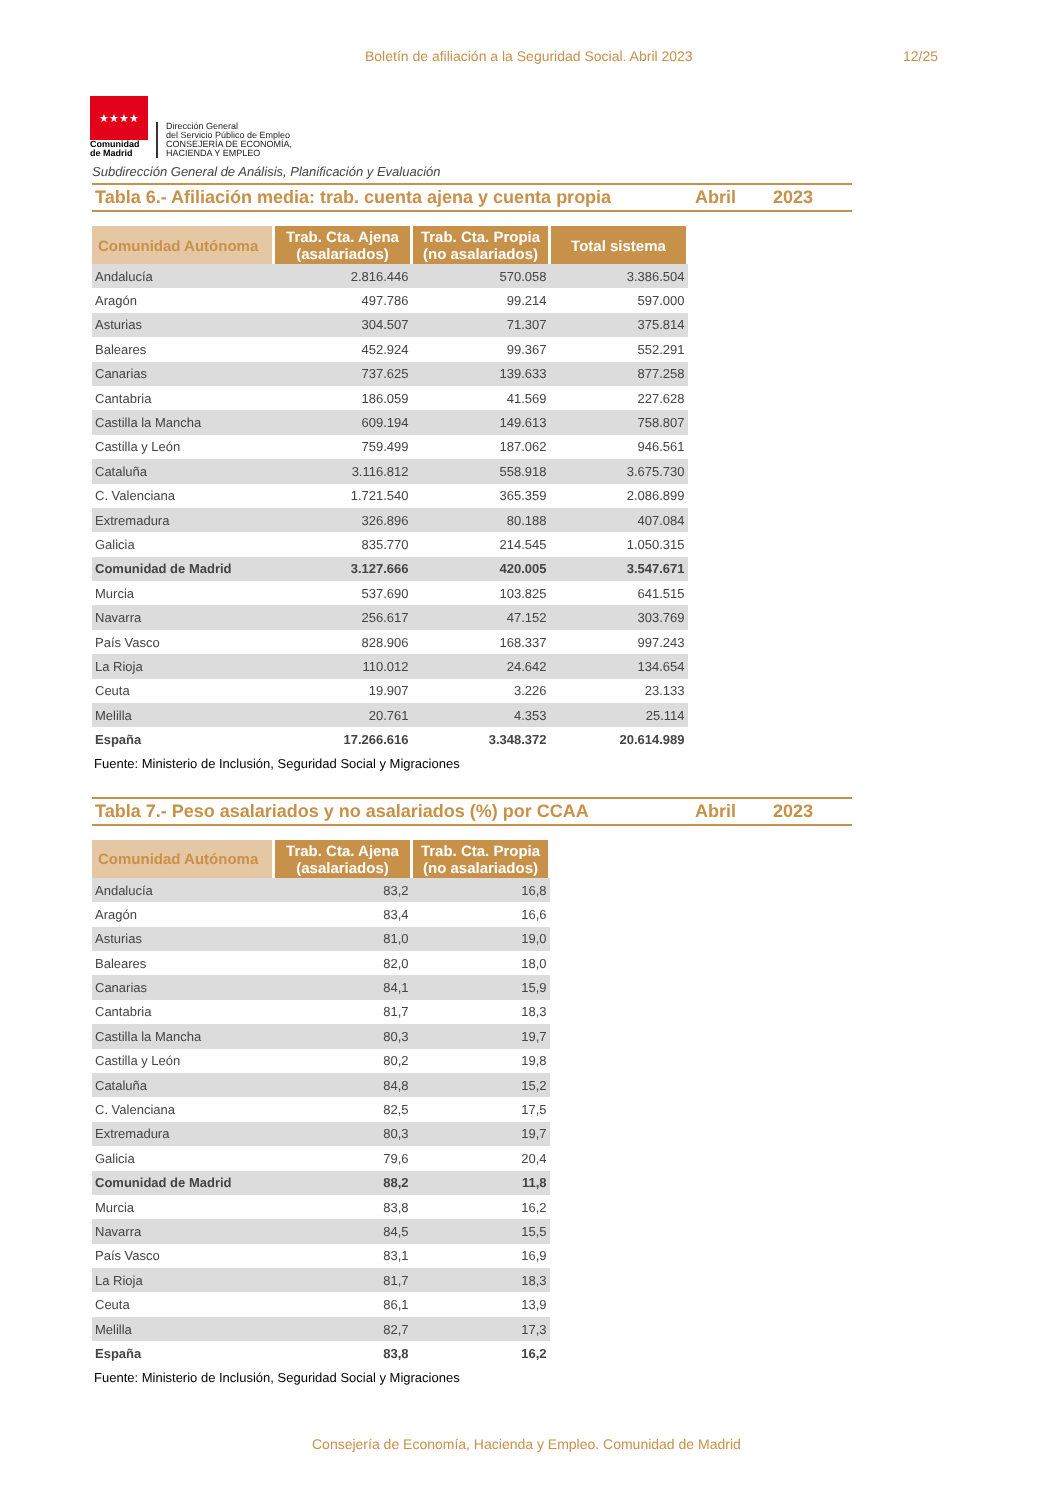Boletín de afiliación a la Seguridad Social. Abril 2023 12/25
★★★★
Comunidad
de Madrid
Dirección General
del Servicio Público de Empleo
CONSEJERÍA DE ECONOMÍA,
HACIENDA Y EMPLEO
Subdirección General de Análisis, Planificación y Evaluación
Tabla 6.- Afiliación media: trab. cuenta ajena y cuenta propia Abril 2023
| Comunidad Autónoma | Trab. Cta. Ajena (asalariados) | Trab. Cta. Propia (no asalariados) | Total sistema |
| --- | --- | --- | --- |
| Andalucía | 2.816.446 | 570.058 | 3.386.504 |
| Aragón | 497.786 | 99.214 | 597.000 |
| Asturias | 304.507 | 71.307 | 375.814 |
| Baleares | 452.924 | 99.367 | 552.291 |
| Canarias | 737.625 | 139.633 | 877.258 |
| Cantabria | 186.059 | 41.569 | 227.628 |
| Castilla la Mancha | 609.194 | 149.613 | 758.807 |
| Castilla y León | 759.499 | 187.062 | 946.561 |
| Cataluña | 3.116.812 | 558.918 | 3.675.730 |
| C. Valenciana | 1.721.540 | 365.359 | 2.086.899 |
| Extremadura | 326.896 | 80.188 | 407.084 |
| Galicia | 835.770 | 214.545 | 1.050.315 |
| Comunidad de Madrid | 3.127.666 | 420.005 | 3.547.671 |
| Murcia | 537.690 | 103.825 | 641.515 |
| Navarra | 256.617 | 47.152 | 303.769 |
| País Vasco | 828.906 | 168.337 | 997.243 |
| La Rioja | 110.012 | 24.642 | 134.654 |
| Ceuta | 19.907 | 3.226 | 23.133 |
| Melilla | 20.761 | 4.353 | 25.114 |
| España | 17.266.616 | 3.348.372 | 20.614.989 |
Fuente: Ministerio de Inclusión, Seguridad Social y Migraciones
Tabla 7.- Peso asalariados y no asalariados (%) por CCAA Abril 2023
| Comunidad Autónoma | Trab. Cta. Ajena (asalariados) | Trab. Cta. Propia (no asalariados) |
| --- | --- | --- |
| Andalucía | 83,2 | 16,8 |
| Aragón | 83,4 | 16,6 |
| Asturias | 81,0 | 19,0 |
| Baleares | 82,0 | 18,0 |
| Canarias | 84,1 | 15,9 |
| Cantabria | 81,7 | 18,3 |
| Castilla la Mancha | 80,3 | 19,7 |
| Castilla y León | 80,2 | 19,8 |
| Cataluña | 84,8 | 15,2 |
| C. Valenciana | 82,5 | 17,5 |
| Extremadura | 80,3 | 19,7 |
| Galicia | 79,6 | 20,4 |
| Comunidad de Madrid | 88,2 | 11,8 |
| Murcia | 83,8 | 16,2 |
| Navarra | 84,5 | 15,5 |
| País Vasco | 83,1 | 16,9 |
| La Rioja | 81,7 | 18,3 |
| Ceuta | 86,1 | 13,9 |
| Melilla | 82,7 | 17,3 |
| España | 83,8 | 16,2 |
Fuente: Ministerio de Inclusión, Seguridad Social y Migraciones
Consejería de Economía, Hacienda y Empleo. Comunidad de Madrid